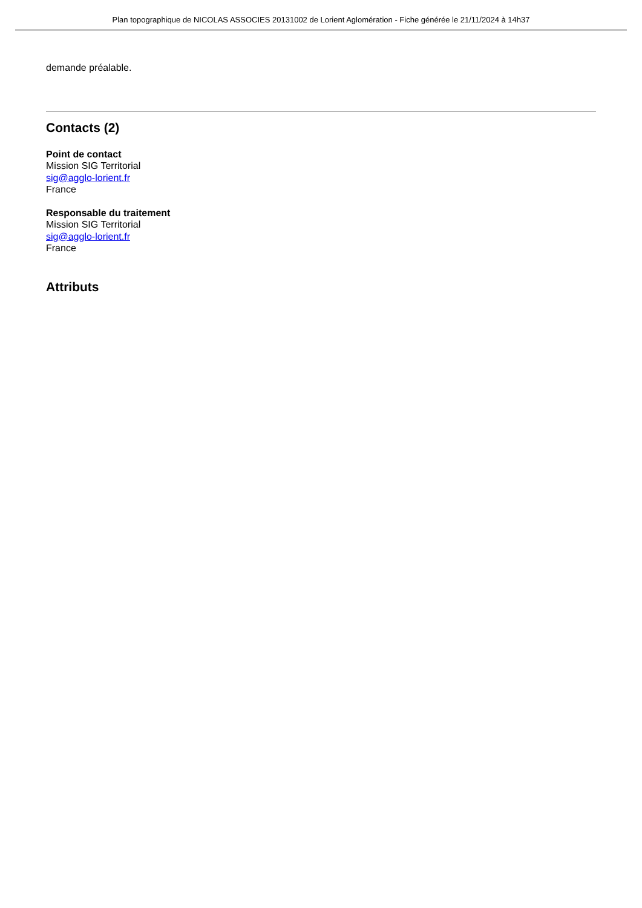Plan topographique de NICOLAS ASSOCIES 20131002 de Lorient Aglomération - Fiche générée le 21/11/2024 à 14h37
demande préalable.
Contacts (2)
Point de contact
Mission SIG Territorial
sig@agglo-lorient.fr
France
Responsable du traitement
Mission SIG Territorial
sig@agglo-lorient.fr
France
Attributs